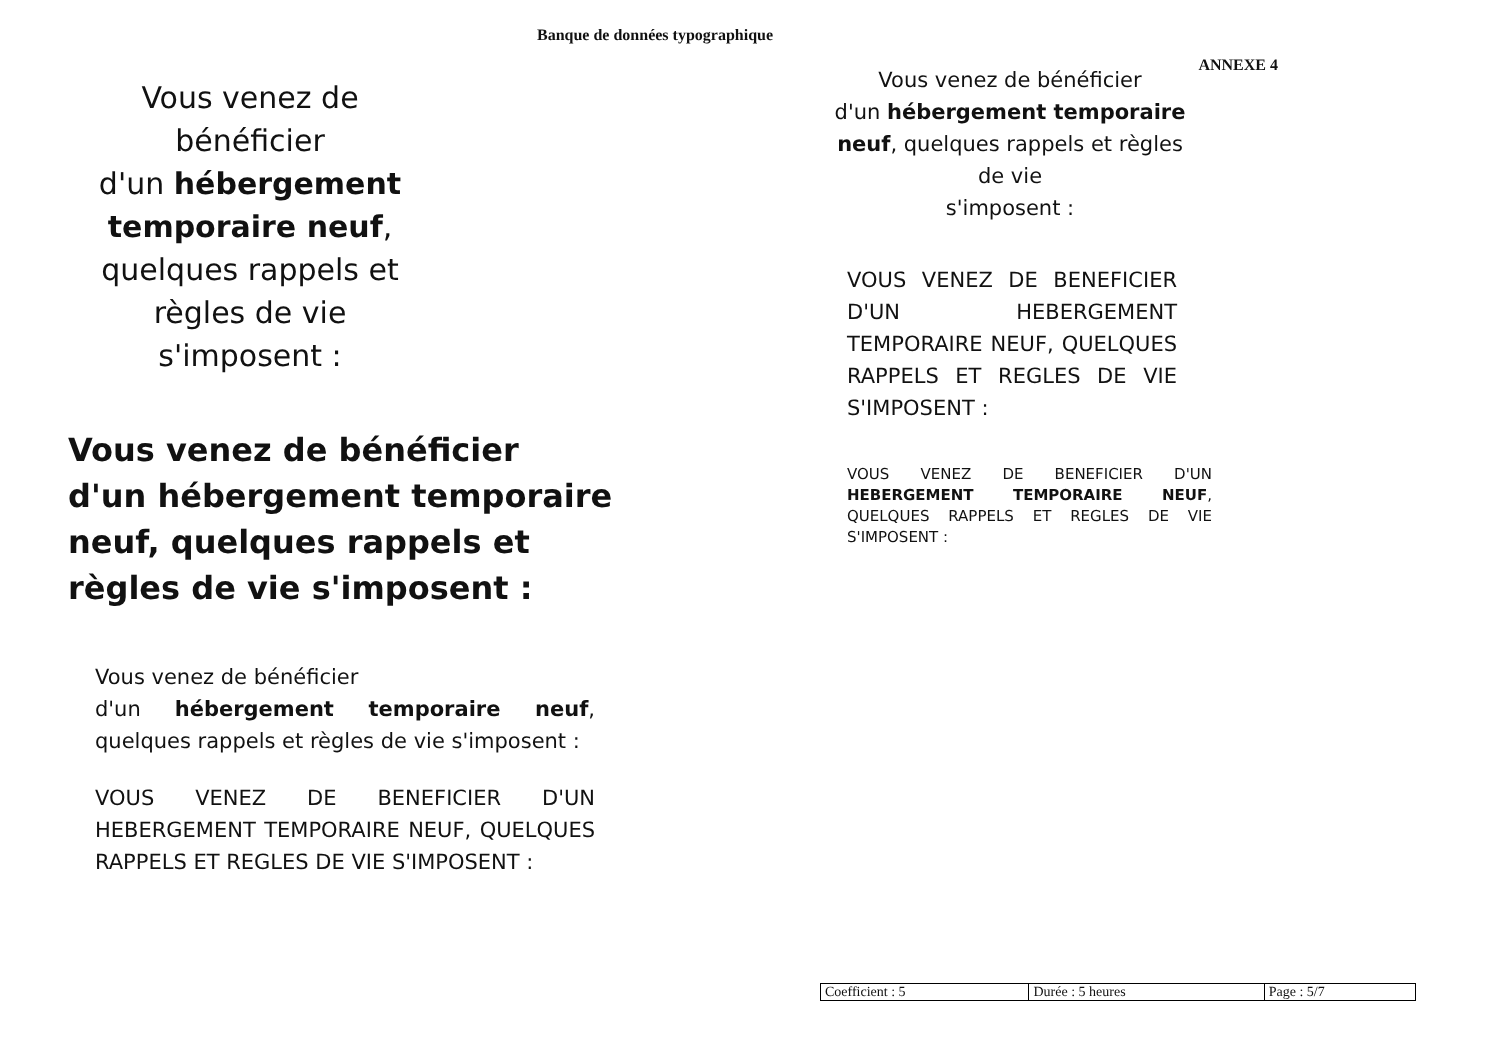Banque de données typographique
ANNEXE 4
Vous venez de
bénéficier
d'un hébergement
temporaire neuf,
quelques rappels et
règles de vie
s'imposent :
Vous venez de bénéficier
d'un hébergement temporaire neuf, quelques rappels et règles de vie s'imposent :
Vous venez de bénéficier
d'un hébergement temporaire neuf, quelques rappels et règles de vie s'imposent :
VOUS VENEZ DE BENEFICIER D'UN HEBERGEMENT TEMPORAIRE NEUF, QUELQUES RAPPELS ET REGLES DE VIE S'IMPOSENT :
Vous venez de bénéficier
d'un hébergement temporaire
neuf, quelques rappels et règles
de vie
s'imposent :
VOUS VENEZ DE BENEFICIER D'UN HEBERGEMENT TEMPORAIRE NEUF, QUELQUES RAPPELS ET REGLES DE VIE S'IMPOSENT :
VOUS VENEZ DE BENEFICIER D'UN HEBERGEMENT TEMPORAIRE NEUF, QUELQUES RAPPELS ET REGLES DE VIE S'IMPOSENT :
| Coefficient : 5 | Durée : 5 heures | Page : 5/7 |